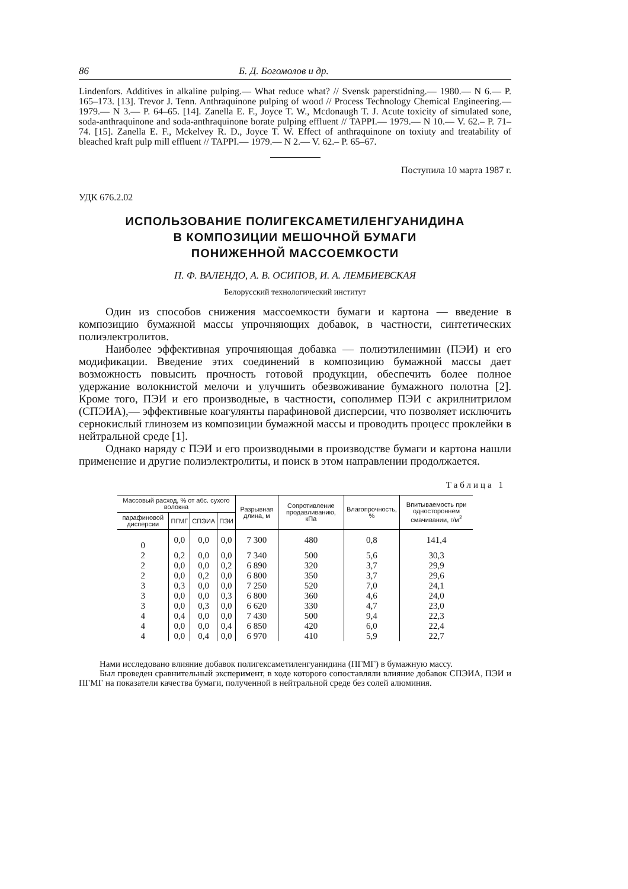86 Б. Д. Богомолов и др.
Lindenfors. Additives in alkaline pulping.— What reduce what? // Svensk paperstidning.— 1980.— N 6.— P. 165–173. [13]. Trevor J. Tenn. Anthraquinone pulping of wood // Process Technology Chemical Engineering.— 1979.— N 3.— P. 64–65. [14]. Zanella E. F., Joyce T. W., Mcdonaugh T. J. Acute toxicity of simulated sone, soda-anthraquinone and soda-anthraquinone borate pulping effluent // TAPPI.— 1979.— N 10.— V. 62.– P. 71–74. [15]. Zanella E. F., Mckelvey R. D., Joyce T. W. Effect of anthraquinone on toxiuty and treatability of bleached kraft pulp mill effluent // TAPPI.— 1979.— N 2.— V. 62.– P. 65–67.
Поступила 10 марта 1987 г.
УДК 676.2.02
ИСПОЛЬЗОВАНИЕ ПОЛИГЕКСАМЕТИЛЕНГУАНИДИНА
В КОМПОЗИЦИИ МЕШОЧНОЙ БУМАГИ
ПОНИЖЕННОЙ МАССОЕМКОСТИ
П. Ф. ВАЛЕНДО, А. В. ОСИПОВ, И. А. ЛЕМБИЕВСКАЯ
Белорусский технологический институт
Один из способов снижения массоемкости бумаги и картона — введение в композицию бумажной массы упрочняющих добавок, в частности, синтетических полиэлектролитов.
Наиболее эффективная упрочняющая добавка — полиэтиленимин (ПЭИ) и его модификации. Введение этих соединений в композицию бумажной массы дает возможность повысить прочность готовой продукции, обеспечить более полное удержание волокнистой мелочи и улучшить обезвоживание бумажного полотна [2]. Кроме того, ПЭИ и его производные, в частности, сополимер ПЭИ с акрилнитрилом (СПЭИА),— эффективные коагулянты парафиновой дисперсии, что позволяет исключить сернокислый глинозем из композиции бумажной массы и проводить процесс проклейки в нейтральной среде [1].
Однако наряду с ПЭИ и его производными в производстве бумаги и картона нашли применение и другие полиэлектролиты, и поиск в этом направлении продолжается.
Таблица 1
| Массовый расход, % от абс. сухого волокна | | | | Разрывная длина, м | Сопротивление продавливанию, кПа | Влагопрочность, % | Впитываемость при одностороннем смачивании, г/м<sup>2</sup> |
| --- | --- | --- | --- | --- | --- | --- | --- |
| парафиновой дисперсии | ПГМГ | СПЭИА | ПЭИ | | | | |
| 0 | 0,0 | 0,0 | 0,0 | 7 300 | 480 | 0,8 | 141,4 |
| 2 | 0,2 | 0,0 | 0,0 | 7 340 | 500 | 5,6 | 30,3 |
| 2 | 0,0 | 0,0 | 0,2 | 6 890 | 320 | 3,7 | 29,9 |
| 2 | 0,0 | 0,2 | 0,0 | 6 800 | 350 | 3,7 | 29,6 |
| 3 | 0,3 | 0,0 | 0,0 | 7 250 | 520 | 7,0 | 24,1 |
| 3 | 0,0 | 0,0 | 0,3 | 6 800 | 360 | 4,6 | 24,0 |
| 3 | 0,0 | 0,3 | 0,0 | 6 620 | 330 | 4,7 | 23,0 |
| 4 | 0,4 | 0,0 | 0,0 | 7 430 | 500 | 9,4 | 22,3 |
| 4 | 0,0 | 0,0 | 0,4 | 6 850 | 420 | 6,0 | 22,4 |
| 4 | 0,0 | 0,4 | 0,0 | 6 970 | 410 | 5,9 | 22,7 |
Нами исследовано влияние добавок полигексаметиленгуанидина (ПГМГ) в бумажную массу.
Был проведен сравнительный эксперимент, в ходе которого сопоставляли влияние добавок СПЭИА, ПЭИ и ПГМГ на показатели качества бумаги, полученной в нейтральной среде без солей алюминия.